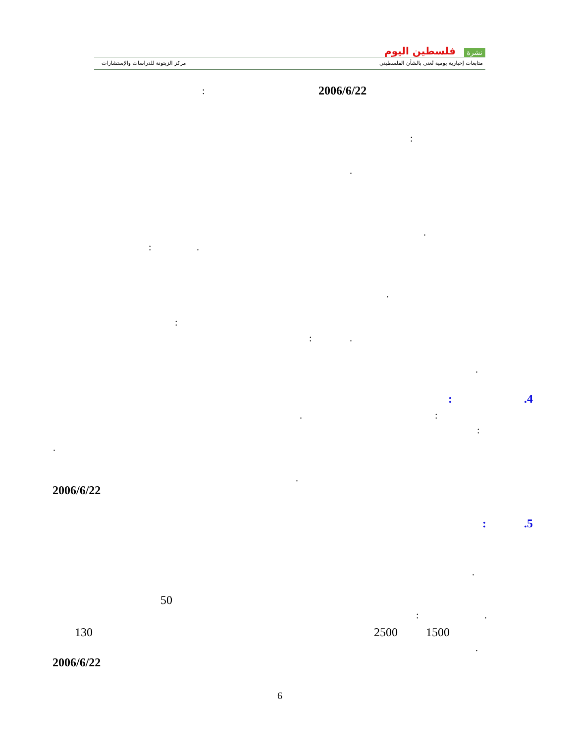نشرة فلسطين اليوم
متابعات إخبارية يومية تُعنى بالشأن الفلسطيني
مركز الزيتونة للدراسات والإستشارات
2006/6/22
:
:
.
.
: .
.
:
: .
.
.4
:
:
.
:
.
.
2006/6/22
.5
:
.
50
: .
130 2500 1500
.
2006/6/22
6